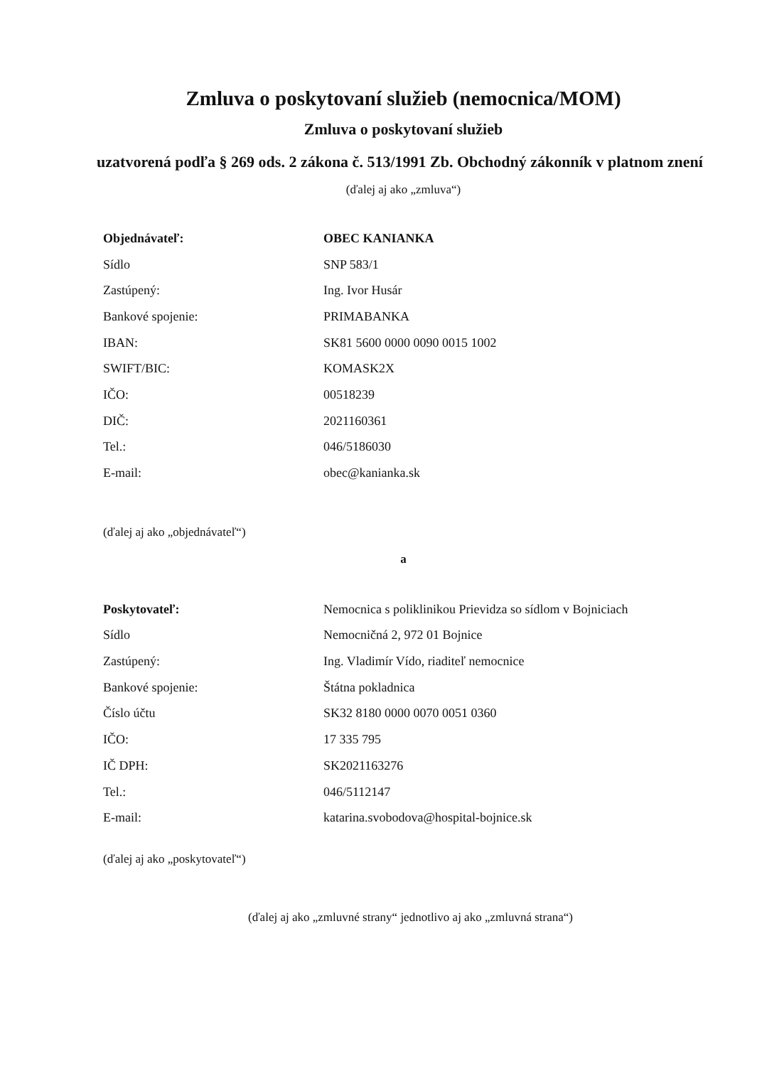Zmluva o poskytovaní služieb (nemocnica/MOM)
Zmluva o poskytovaní služieb
uzatvorená podľa § 269 ods. 2 zákona č. 513/1991 Zb. Obchodný zákonník v platnom znení
(ďalej aj ako „zmluva“)
| Objednávateľ: | OBEC KANIANKA |
| Sídlo | SNP 583/1 |
| Zastúpený: | Ing. Ivor Husár |
| Bankové spojenie: | PRIMABANKA |
| IBAN: | SK81 5600 0000 0090 0015 1002 |
| SWIFT/BIC: | KOMASK2X |
| IČO: | 00518239 |
| DIČ: | 2021160361 |
| Tel.: | 046/5186030 |
| E-mail: | obec@kanianka.sk |
(ďalej aj ako „objednávateľ“)
a
| Poskytovateľ: | Nemocnica s poliklinikou Prievidza so sídlom v Bojniciach |
| Sídlo | Nemocničná 2, 972 01 Bojnice |
| Zastúpený: | Ing. Vladimír Vído, riaditeľ nemocnice |
| Bankové spojenie: | Štátna pokladnica |
| Číslo účtu | SK32 8180 0000 0070 0051 0360 |
| IČO: | 17 335 795 |
| IČ DPH: | SK2021163276 |
| Tel.: | 046/5112147 |
| E-mail: | katarina.svobodova@hospital-bojnice.sk |
(ďalej aj ako „poskytovateľ“)
(ďalej aj ako „zmluvné strany“ jednotlivo aj ako „zmluvná strana“)